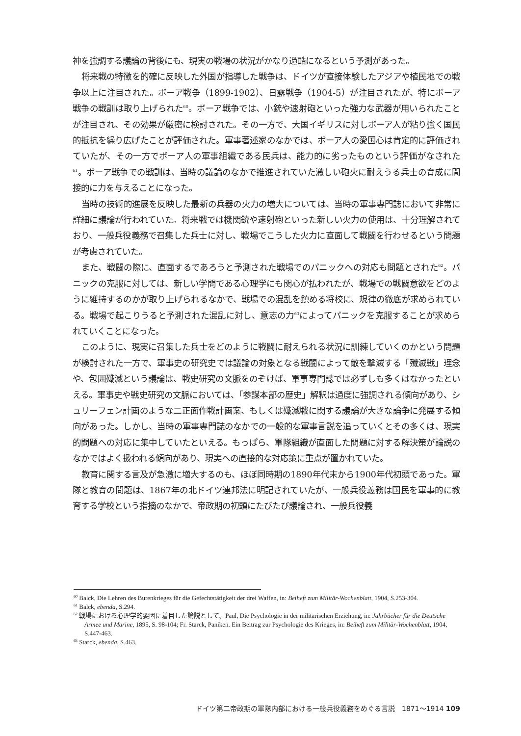神を強調する議論の背後にも、現実の戦場の状況がかなり過酷になるという予測があった。
将来戦の特徴を的確に反映した外国が指導した戦争は、ドイツが直接体験したアジアや植民地での戦争以上に注目された。ボーア戦争（1899-1902）、日露戦争（1904-5）が注目されたが、特にボーア戦争の戦訓は取り上げられた<sup>60</sup>。ボーア戦争では、小銃や速射砲といった強力な武器が用いられたことが注目され、その効果が厳密に検討された。その一方で、大国イギリスに対しボーア人が粘り強く国民的抵抗を繰り広げたことが評価された。軍事著述家のなかでは、ボーア人の愛国心は肯定的に評価されていたが、その一方でボーア人の軍事組織である民兵は、能力的に劣ったものという評価がなされた<sup>61</sup>。ボーア戦争での戦訓は、当時の議論のなかで推進されていた激しい砲火に耐えうる兵士の育成に間接的に力を与えることになった。
当時の技術的進展を反映した最新の兵器の火力の増大については、当時の軍事専門誌において非常に詳細に議論が行われていた。将来戦では機関銃や速射砲といった新しい火力の使用は、十分理解されており、一般兵役義務で召集した兵士に対し、戦場でこうした火力に直面して戦闘を行わせるという問題が考慮されていた。
また、戦闘の際に、直面するであろうと予測された戦場でのパニックへの対応も問題とされた<sup>62</sup>。パニックの克服に対しては、新しい学問である心理学にも関心が払われたが、戦場での戦闘意欲をどのように維持するのかが取り上げられるなかで、戦場での混乱を鎮める将校に、規律の徹底が求められている。戦場で起こりうると予測された混乱に対し、意志の力<sup>63</sup>によってパニックを克服することが求められていくことになった。
このように、現実に召集した兵士をどのように戦闘に耐えられる状況に訓練していくのかという問題が検討された一方で、軍事史の研究史では議論の対象となる戦闘によって敵を撃滅する「殲滅戦」理念や、包囲殲滅という議論は、戦史研究の文脈をのぞけば、軍事専門誌では必ずしも多くはなかったといえる。軍事史や戦史研究の文脈においては、「参謀本部の歴史」解釈は過度に強調される傾向があり、シュリーフェン計画のような二正面作戦計画案、もしくは殲滅戦に関する議論が大きな論争に発展する傾向があった。しかし、当時の軍事専門誌のなかでの一般的な軍事言説を追っていくとその多くは、現実的問題への対応に集中していたといえる。もっぱら、軍隊組織が直面した問題に対する解決策が論説のなかではよく扱われる傾向があり、現実への直接的な対応策に重点が置かれていた。
教育に関する言及が急激に増大するのも、ほぼ同時期の1890年代末から1900年代初頭であった。軍隊と教育の問題は、1867年の北ドイツ連邦法に明記されていたが、一般兵役義務は国民を軍事的に教育する学校という指摘のなかで、帝政期の初頭にたびたび議論され、一般兵役義
<sup>60</sup> Balck, Die Lehren des Burenkrieges für die Gefechtstätigkeit der drei Waffen, in: Beiheft zum Militär-Wochenblatt, 1904, S.253-304.
<sup>61</sup> Balck, ebenda, S.294.
<sup>62</sup> 戦場における心理学的要因に着目した論説として、Paul, Die Psychologie in der militärischen Erziehung, in: Jahrbücher für die Deutsche Armee und Marine, 1895, S. 98-104; Fr. Starck, Paniken. Ein Beitrag zur Psychologie des Krieges, in: Beiheft zum Militär-Wochenblatt, 1904, S.447-463.
<sup>63</sup> Starck, ebenda, S.463.
ドイツ第二帝政期の軍隊内部における一般兵役義務をめぐる言説　1871〜1914 109